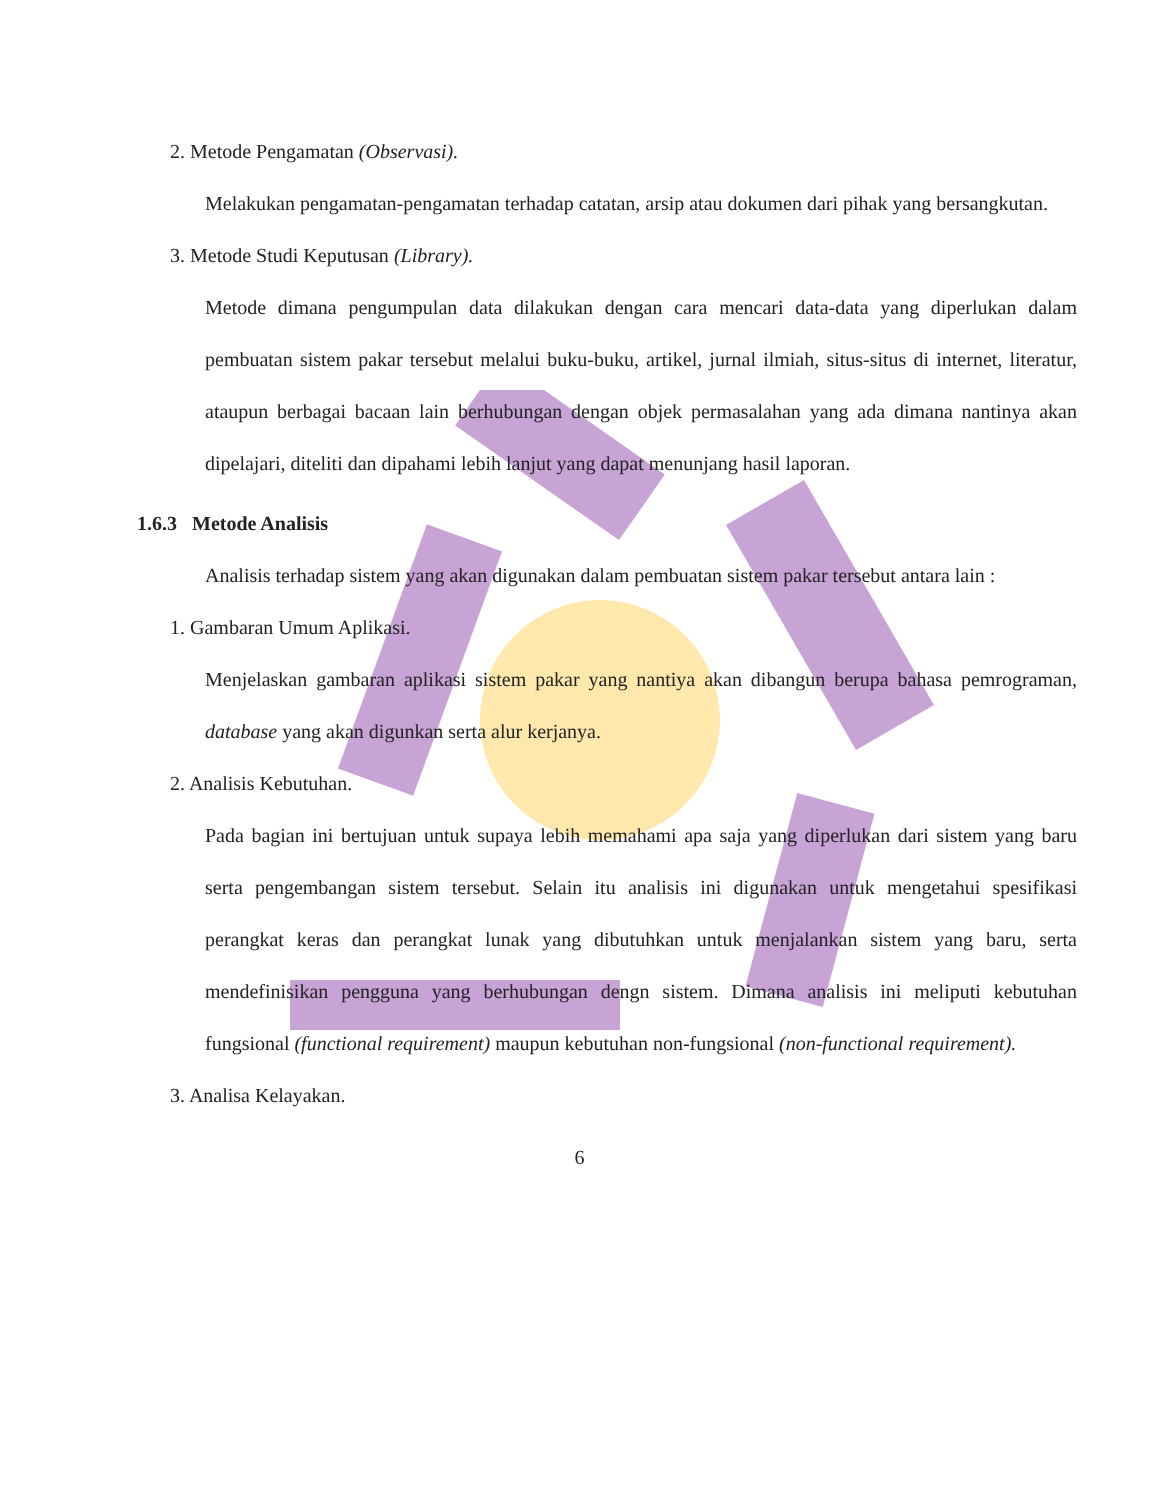2. Metode Pengamatan (Observasi).
Melakukan pengamatan-pengamatan terhadap catatan, arsip atau dokumen dari pihak yang bersangkutan.
3. Metode Studi Keputusan (Library).
Metode dimana pengumpulan data dilakukan dengan cara mencari data-data yang diperlukan dalam pembuatan sistem pakar tersebut melalui buku-buku, artikel, jurnal ilmiah, situs-situs di internet, literatur, ataupun berbagai bacaan lain berhubungan dengan objek permasalahan yang ada dimana nantinya akan dipelajari, diteliti dan dipahami lebih lanjut yang dapat menunjang hasil laporan.
1.6.3 Metode Analisis
Analisis terhadap sistem yang akan digunakan dalam pembuatan sistem pakar tersebut antara lain :
1. Gambaran Umum Aplikasi.
Menjelaskan gambaran aplikasi sistem pakar yang nantiya akan dibangun berupa bahasa pemrograman, database yang akan digunkan serta alur kerjanya.
2. Analisis Kebutuhan.
Pada bagian ini bertujuan untuk supaya lebih memahami apa saja yang diperlukan dari sistem yang baru serta pengembangan sistem tersebut. Selain itu analisis ini digunakan untuk mengetahui spesifikasi perangkat keras dan perangkat lunak yang dibutuhkan untuk menjalankan sistem yang baru, serta mendefinisikan pengguna yang berhubungan dengn sistem. Dimana analisis ini meliputi kebutuhan fungsional (functional requirement) maupun kebutuhan non-fungsional (non-functional requirement).
3. Analisa Kelayakan.
6